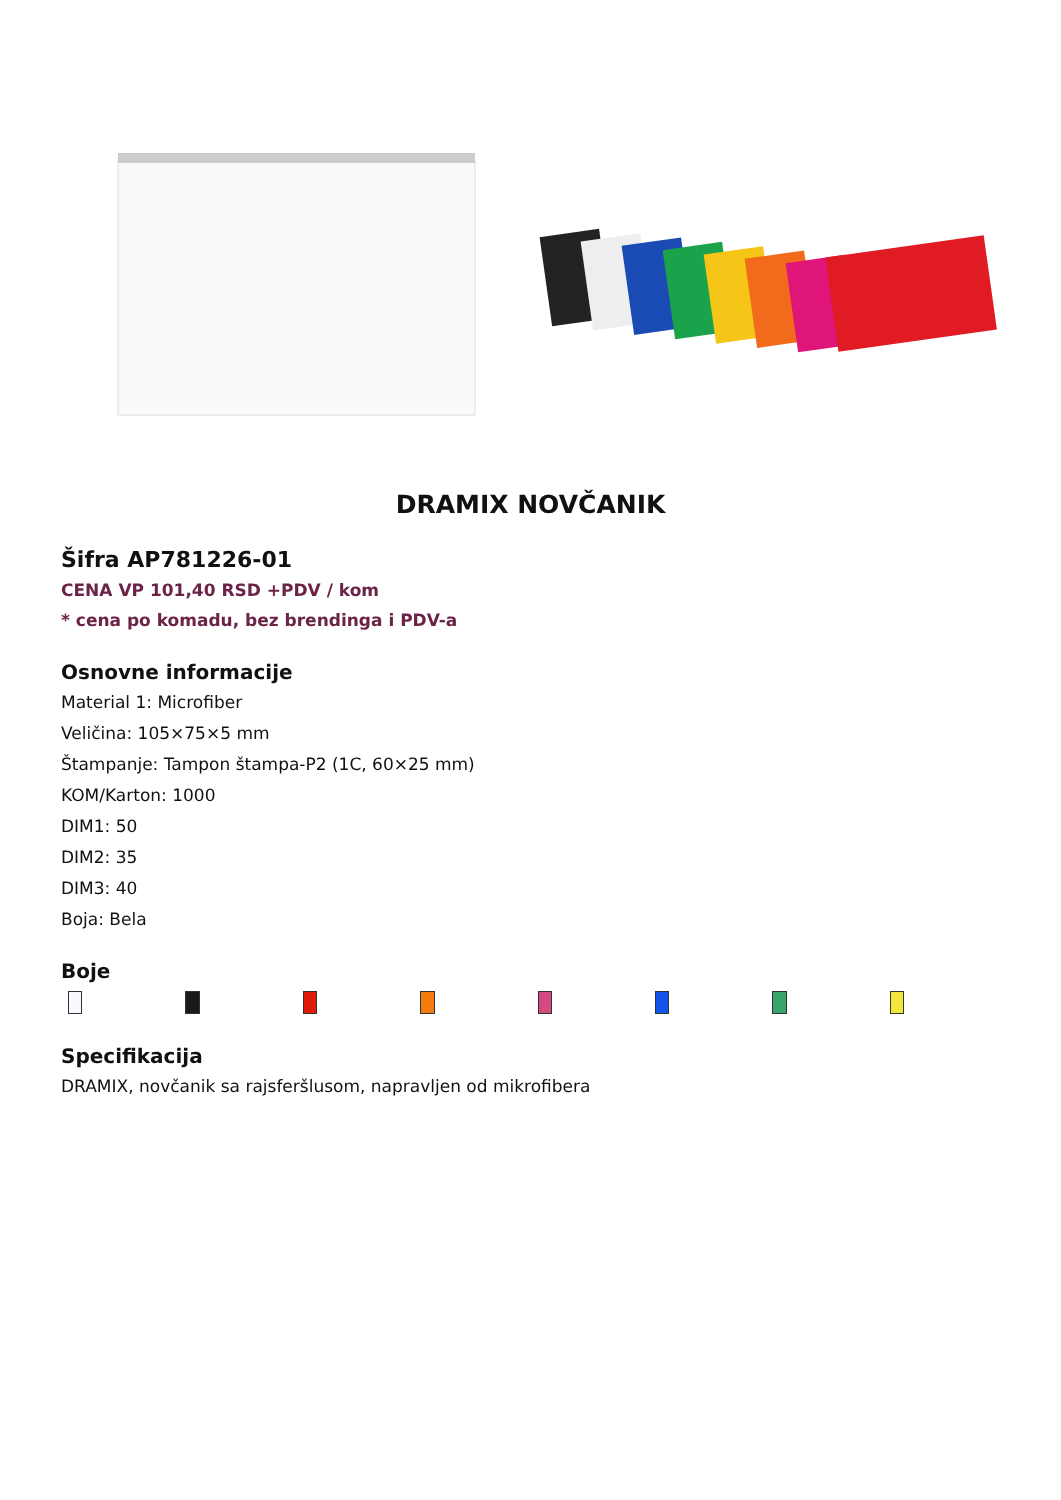DRAMIX NOVČANIK
Šifra AP781226-01
CENA VP 101,40 RSD +PDV / kom
* cena po komadu, bez brendinga i PDV-a
Osnovne informacije
Material 1: Microfiber
Veličina: 105×75×5 mm
Štampanje: Tampon štampa-P2 (1C, 60×25 mm)
KOM/Karton: 1000
DIM1: 50
DIM2: 35
DIM3: 40
Boja: Bela
Boje
Specifikacija
DRAMIX, novčanik sa rajsferšlusom, napravljen od mikrofibera